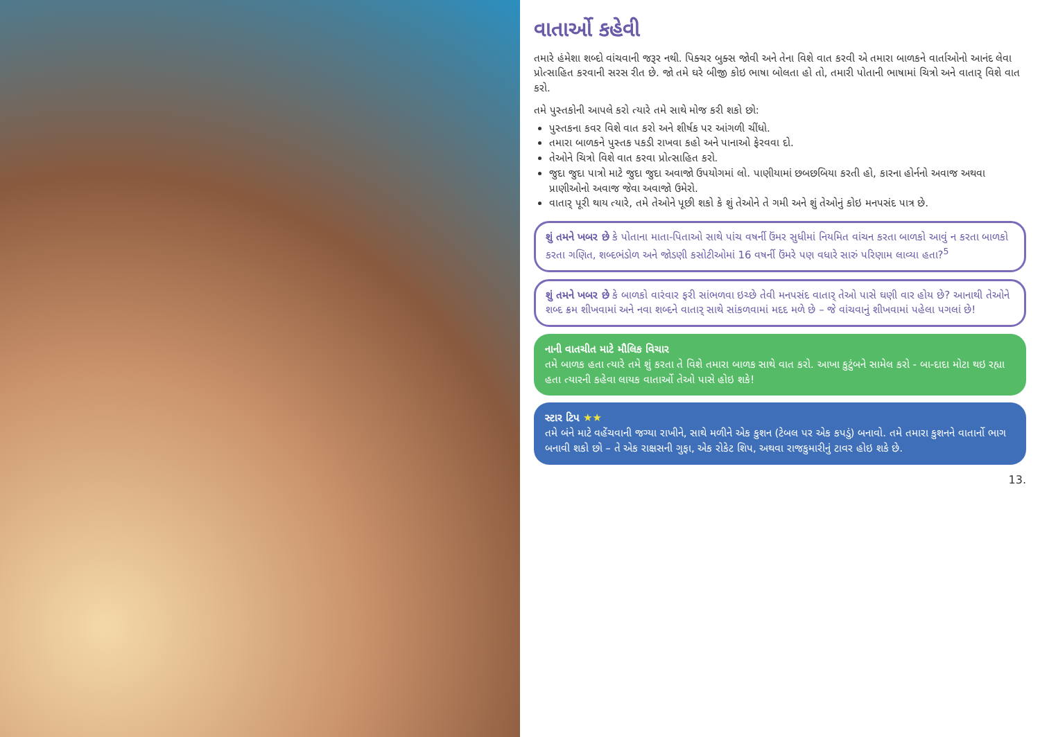વાતાર્ઓ કહેવી
તમારે હંમેશા શબ્દો વાંચવાની જરૂર નથી. પિક્ચર બુક્સ જોવી અને તેના વિશે વાત કરવી એ તમારા બાળકને વાર્તાઓનો આનંદ લેવા પ્રોત્સાહિત કરવાની સરસ રીત છે. જો તમે ઘરે બીજી કોઇ ભાષા બોલતા હો તો, તમારી પોતાની ભાષામાં ચિત્રો અને વાતાર્ વિશે વાત કરો.
તમે પુસ્તકોની આપલે કરો ત્યારે તમે સાથે મોજ કરી શકો છો:
પુસ્તકના કવર વિશે વાત કરો અને શીર્ષક પર આંગળી ચીંધો.
તમારા બાળકને પુસ્તક પકડી રાખવા કહો અને પાનાઓ ફેરવવા દો.
તેઓને ચિત્રો વિશે વાત કરવા પ્રોત્સાહિત કરો.
જુદા જુદા પાત્રો માટે જુદા જુદા અવાજો ઉપયોગમાં લો. પાણીયામાં છબછબિયા કરતી હો, કારના હોર્નનો અવાજ અથવા પ્રાણીઓનો અવાજ જેવા અવાજો ઉમેરો.
વાતાર્ પૂરી થાય ત્યારે, તમે તેઓને પૂછી શકો કે શું તેઓને તે ગમી અને શું તેઓનું કોઇ મનપસંદ પાત્ર છે.
શું તમને ખબર છે કે પોતાના માતા-પિતાઓ સાથે પાંચ વષર્ની ઉંમર સુધીમાં નિયમિત વાંચન કરતા બાળકો આવું ન કરતા બાળકો કરતા ગણિત, શબ્દભંડોળ અને જોડણી કસોટીઓમાં 16 વષર્ની ઉંમરે પણ વધારે સારું પરિણામ લાવ્યા હતા?<sup>5</sup>
શું તમને ખબર છે કે બાળકો વારંવાર ફરી સાંભળવા ઇચ્છે તેવી મનપસંદ વાતાર્ તેઓ પાસે ઘણી વાર હોય છે? આનાથી તેઓને શબ્દ ક્રમ શીખવામાં અને નવા શબ્દને વાતાર્ સાથે સાંકળવામાં મદદ મળે છે – જે વાંચવાનું શીખવામાં પહેલા પગલાં છે!
નાની વાતચીત માટે મૌલિક વિચાર
તમે બાળક હતા ત્યારે તમે શું કરતા તે વિશે તમારા બાળક સાથે વાત કરો. આખા કુટુંબને સામેલ કરો - બા-દાદા મોટા થઇ રહ્યા હતા ત્યારની કહેવા લાયક વાતાર્ઓ તેઓ પાસે હોઇ શકે!
સ્ટાર ટિપ ★★
તમે બંને માટે વહેંચવાની જગ્યા રાખીને, સાથે મળીને એક કુશન (ટેબલ પર એક કપડું) બનાવો. તમે તમારા કુશનને વાતાર્નો ભાગ બનાવી શકો છો – તે એક રાક્ષસની ગુફા, એક રોકેટ શિપ, અથવા રાજકુમારીનું ટાવર હોઇ શકે છે.
13.